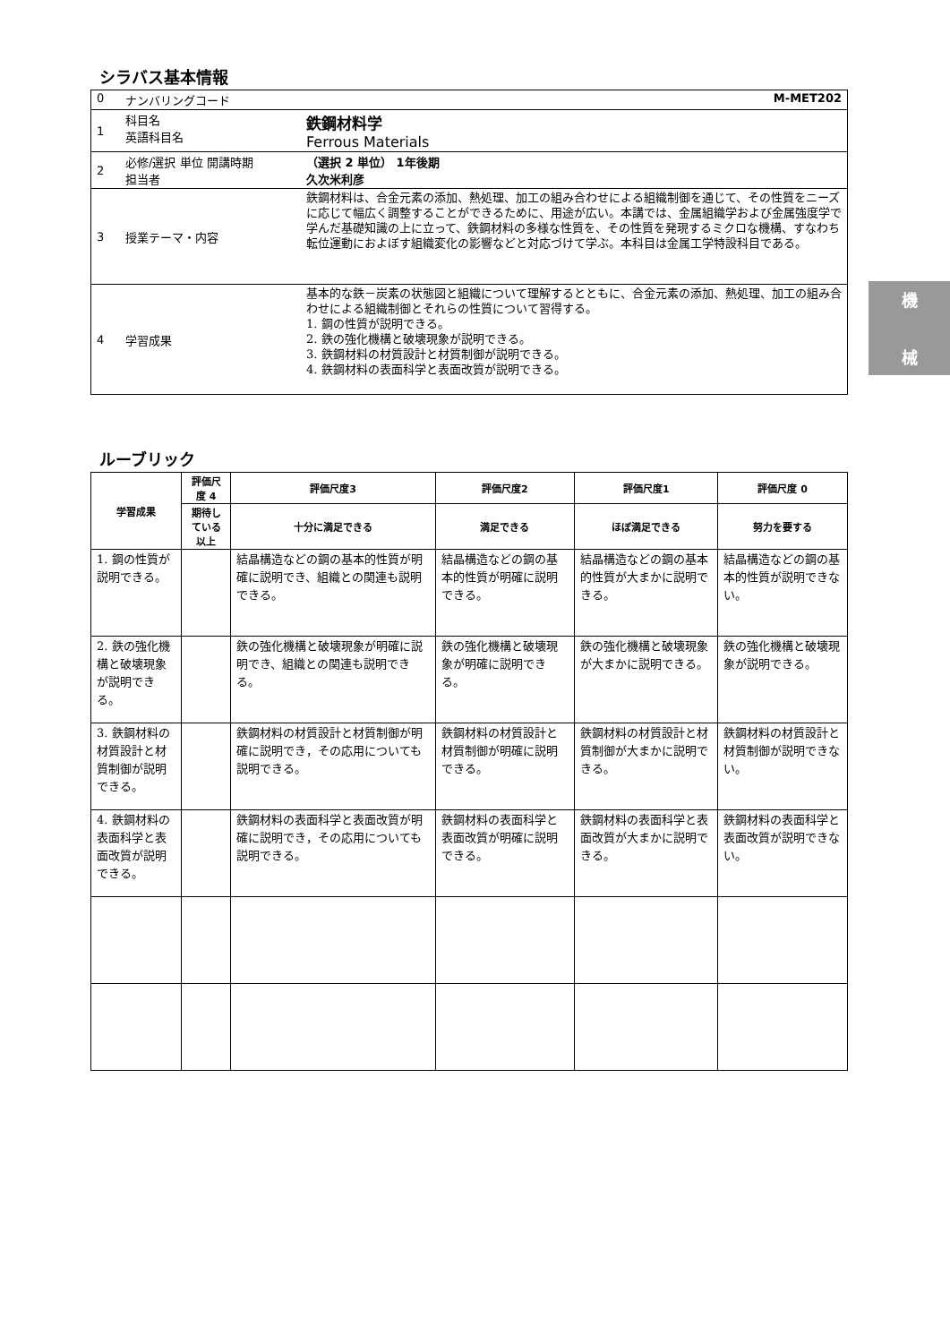シラバス基本情報
| 0 | ナンバリングコード | M-MET202 |
| 1 | 科目名 英語科目名 | 鉄鋼材料学 Ferrous Materials |
| 2 | 必修/選択 単位 開講時期 担当者 | （選択 2 単位） 1年後期 久次米利彦 |
| 3 | 授業テーマ・内容 | 鉄鋼材料は、合金元素の添加、熱処理、加工の組み合わせによる組織制御を通じて、その性質をニーズに応じて幅広く調整することができるために、用途が広い。本講では、金属組織学および金属強度学で学んだ基礎知識の上に立って、鉄鋼材料の多様な性質を、その性質を発現するミクロな機構、すなわち転位運動におよぼす組織変化の影響などと対応づけて学ぶ。本科目は金属工学特設科目である。 |
| 4 | 学習成果 | 基本的な鉄－炭素の状態図と組織について理解するとともに、合金元素の添加、熱処理、加工の組み合わせによる組織制御とそれらの性質について習得する。 1. 鋼の性質が説明できる。 2. 鉄の強化機構と破壊現象が説明できる。 3. 鉄鋼材料の材質設計と材質制御が説明できる。 4. 鉄鋼材料の表面科学と表面改質が説明できる。 |
ルーブリック
| 学習成果 | 評価尺度 4 | 評価尺度3 | 評価尺度2 | 評価尺度1 | 評価尺度 0 |
| --- | --- | --- | --- | --- | --- |
| | 期待している以上 | 十分に満足できる | 満足できる | ほぼ満足できる | 努力を要する |
| 1. 鋼の性質が説明できる。 | | 結晶構造などの鋼の基本的性質が明確に説明でき、組織との関連も説明できる。 | 結晶構造などの鋼の基本的性質が明確に説明できる。 | 結晶構造などの鋼の基本的性質が大まかに説明できる。 | 結晶構造などの鋼の基本的性質が説明できない。 |
| 2. 鉄の強化機構と破壊現象が説明できる。 | | 鉄の強化機構と破壊現象が明確に説明でき、組織との関連も説明できる。 | 鉄の強化機構と破壊現象が明確に説明できる。 | 鉄の強化機構と破壊現象が大まかに説明できる。 | 鉄の強化機構と破壊現象が説明できる。 |
| 3. 鉄鋼材料の材質設計と材質制御が説明できる。 | | 鉄鋼材料の材質設計と材質制御が明確に説明でき，その応用についても説明できる。 | 鉄鋼材料の材質設計と材質制御が明確に説明できる。 | 鉄鋼材料の材質設計と材質制御が大まかに説明できる。 | 鉄鋼材料の材質設計と材質制御が説明できない。 |
| 4. 鉄鋼材料の表面科学と表面改質が説明できる。 | | 鉄鋼材料の表面科学と表面改質が明確に説明でき，その応用についても説明できる。 | 鉄鋼材料の表面科学と表面改質が明確に説明できる。 | 鉄鋼材料の表面科学と表面改質が大まかに説明できる。 | 鉄鋼材料の表面科学と表面改質が説明できない。 |
機
械